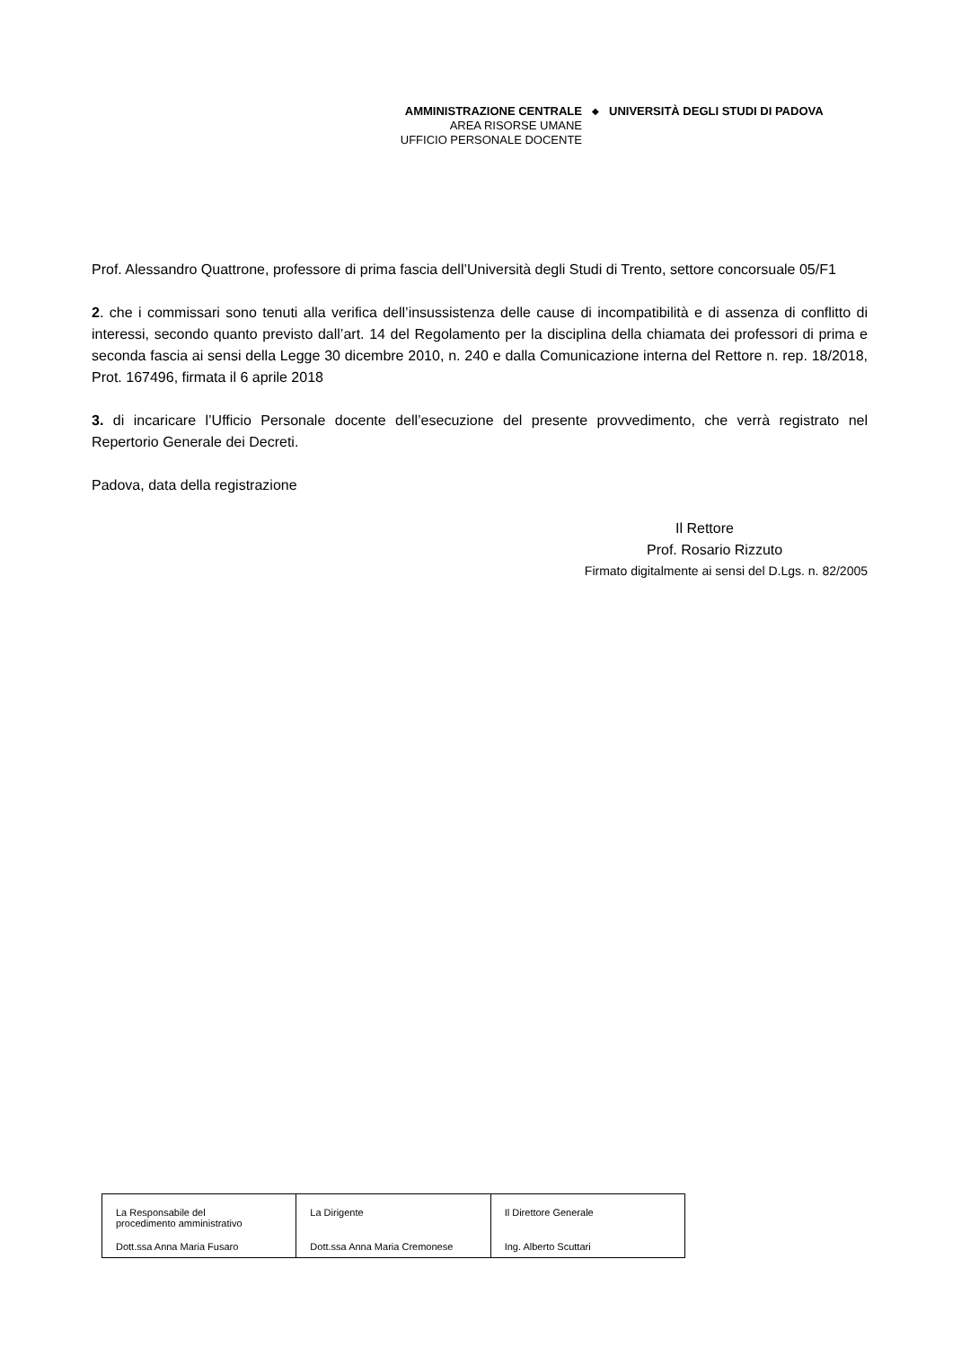AMMINISTRAZIONE CENTRALE
AREA RISORSE UMANE
UFFICIO PERSONALE DOCENTE
◆
UNIVERSITÀ DEGLI STUDI DI PADOVA
Prof. Alessandro Quattrone, professore di prima fascia dell’Università degli Studi di Trento, settore concorsuale 05/F1
2. che i commissari sono tenuti alla verifica dell’insussistenza delle cause di incompatibilità e di assenza di conflitto di interessi, secondo quanto previsto dall’art. 14 del Regolamento per la disciplina della chiamata dei professori di prima e seconda fascia ai sensi della Legge 30 dicembre 2010, n. 240 e dalla Comunicazione interna del Rettore n. rep. 18/2018, Prot. 167496, firmata il 6 aprile 2018
3. di incaricare l’Ufficio Personale docente dell’esecuzione del presente provvedimento, che verrà registrato nel Repertorio Generale dei Decreti.
Padova, data della registrazione
Il Rettore
Prof. Rosario Rizzuto
Firmato digitalmente ai sensi del D.Lgs. n. 82/2005
| La Responsabile del procedimento amministrativo Dott.ssa Anna Maria Fusaro | La Dirigente Dott.ssa Anna Maria Cremonese | Il Direttore Generale Ing. Alberto Scuttari |